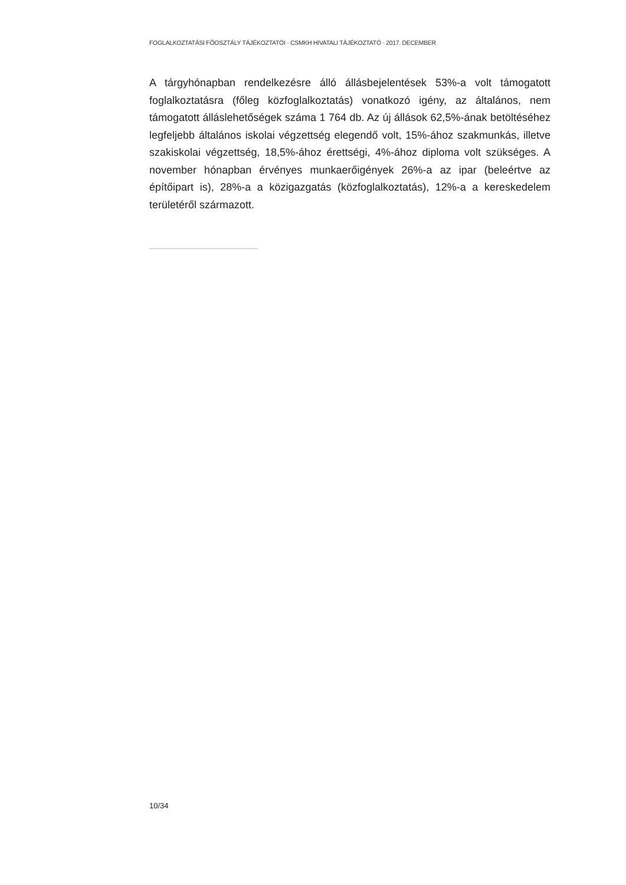FOGLALKOZTATÁSI FŐOSZTÁLY TÁJÉKOZTATÓI · CSMKH HIVATALI TÁJÉKOZTATÓ · 2017. DECEMBER
A tárgyhónapban rendelkezésre álló állásbejelentések 53%-a volt támogatott foglalkoztatásra (főleg közfoglalkoztatás) vonatkozó igény, az általános, nem támogatott álláslehetőségek száma 1 764 db. Az új állások 62,5%-ának betöltéséhez legfeljebb általános iskolai végzettség elegendő volt, 15%-ához szakmunkás, illetve szakiskolai végzettség, 18,5%-ához érettségi, 4%-ához diploma volt szükséges. A november hónapban érvényes munkaerőigények 26%-a az ipar (beleértve az építőipart is), 28%-a a közigazgatás (közfoglalkoztatás), 12%-a a kereskedelem területéről származott.
10/34